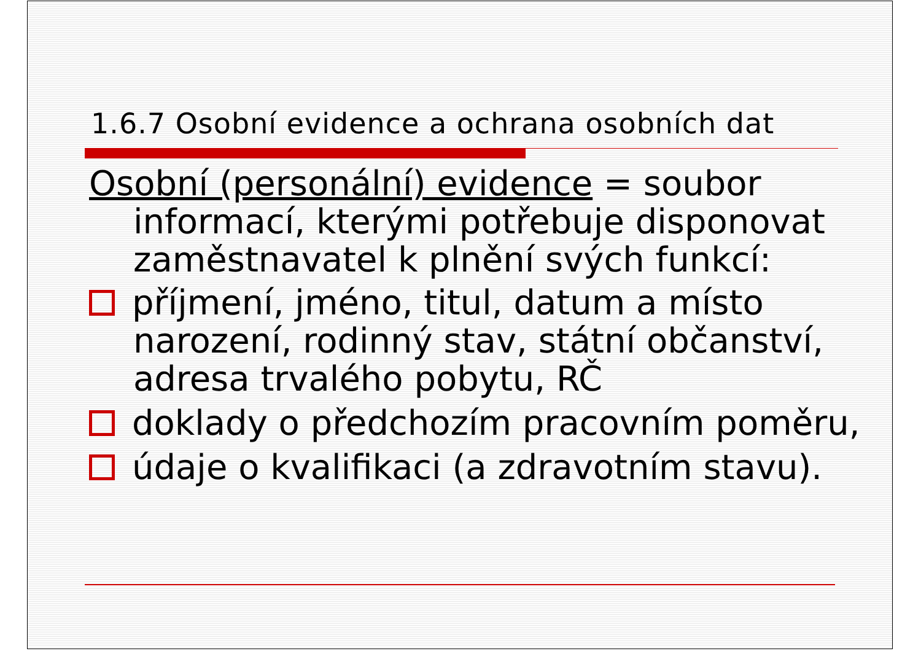1.6.7 Osobní evidence a ochrana osobních dat
Osobní (personální) evidence = soubor informací, kterými potřebuje disponovat zaměstnavatel k plnění svých funkcí:
příjmení, jméno, titul, datum a místo narození, rodinný stav, státní občanství, adresa trvalého pobytu, RČ
doklady o předchozím pracovním poměru,
údaje o kvalifikaci (a zdravotním stavu).